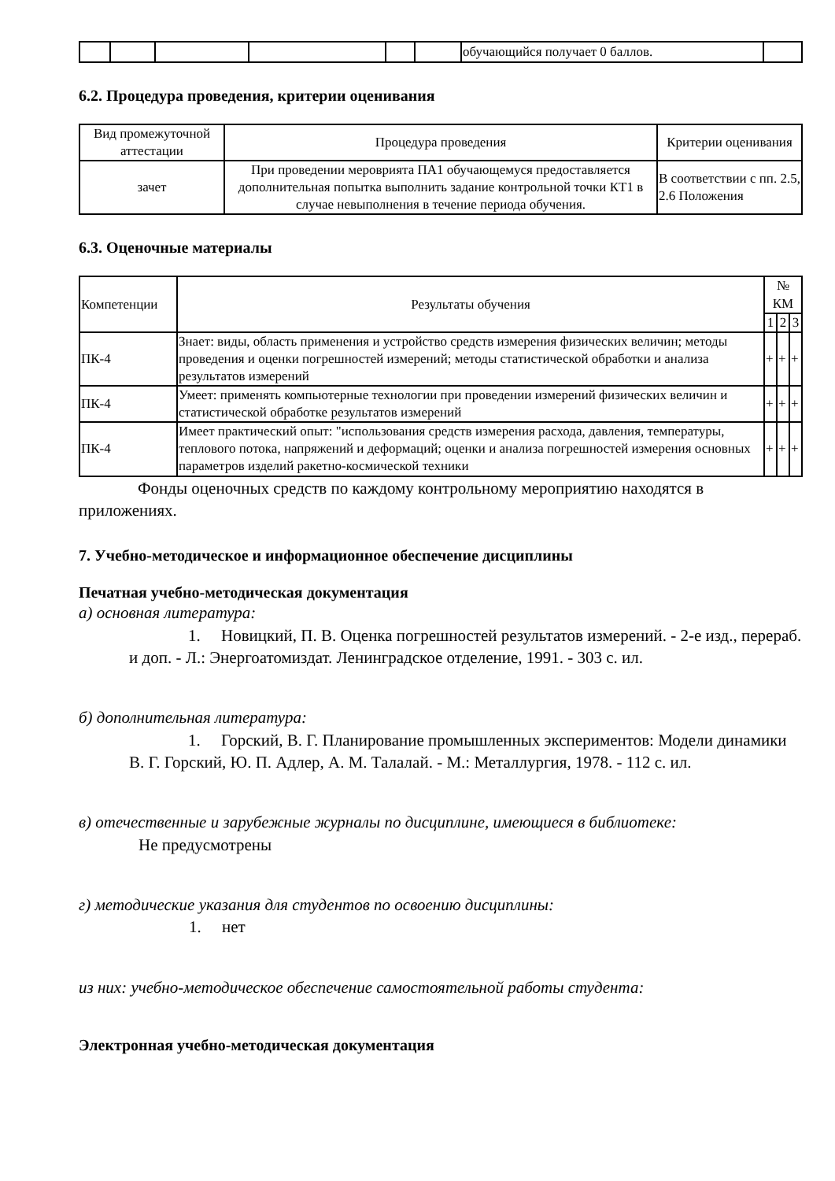| | | | | | | обучающийся получает 0 баллов. | |
6.2. Процедура проведения, критерии оценивания
| Вид промежуточной аттестации | Процедура проведения | Критерии оценивания |
| --- | --- | --- |
| зачет | При проведении мероврията ПА1 обучающемуся предоставляется дополнительная попытка выполнить задание контрольной точки КТ1 в случае невыполнения в течение периода обучения. | В соответствии с пп. 2.5, 2.6 Положения |
6.3. Оценочные материалы
| Компетенции | Результаты обучения | № КМ | | |
| --- | --- | --- | --- | --- |
| | | 1 | 2 | 3 |
| ПК-4 | Знает: виды, область применения и устройство средств измерения физических величин; методы проведения и оценки погрешностей измерений; методы статистической обработки и анализа результатов измерений | + | + | + |
| ПК-4 | Умеет: применять компьютерные технологии при проведении измерений физических величин и статистической обработке результатов измерений | + | + | + |
| ПК-4 | Имеет практический опыт: "использования средств измерения расхода, давления, температуры, теплового потока, напряжений и деформаций; оценки и анализа погрешностей измерения основных параметров изделий ракетно-космической техники | + | + | + |
Фонды оценочных средств по каждому контрольному мероприятию находятся в приложениях.
7. Учебно-методическое и информационное обеспечение дисциплины
Печатная учебно-методическая документация
а) основная литература:
1. Новицкий, П. В. Оценка погрешностей результатов измерений. - 2-е изд., перераб. и доп. - Л.: Энергоатомиздат. Ленинградское отделение, 1991. - 303 с. ил.
б) дополнительная литература:
1. Горский, В. Г. Планирование промышленных экспериментов: Модели динамики В. Г. Горский, Ю. П. Адлер, А. М. Талалай. - М.: Металлургия, 1978. - 112 с. ил.
в) отечественные и зарубежные журналы по дисциплине, имеющиеся в библиотеке:
Не предусмотрены
г) методические указания для студентов по освоению дисциплины:
1. нет
из них: учебно-методическое обеспечение самостоятельной работы студента:
Электронная учебно-методическая документация